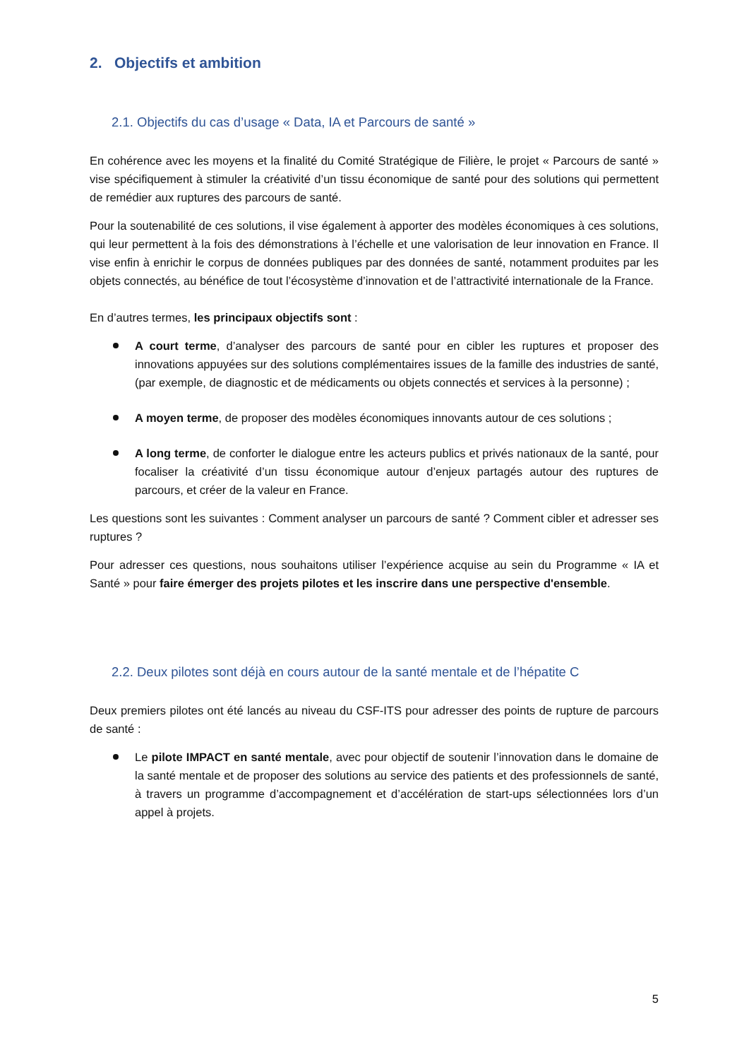2. Objectifs et ambition
2.1. Objectifs du cas d’usage « Data, IA et Parcours de santé »
En cohérence avec les moyens et la finalité du Comité Stratégique de Filière, le projet « Parcours de santé » vise spécifiquement à stimuler la créativité d’un tissu économique de santé pour des solutions qui permettent de remédier aux ruptures des parcours de santé.
Pour la soutenabilité de ces solutions, il vise également à apporter des modèles économiques à ces solutions, qui leur permettent à la fois des démonstrations à l’échelle et une valorisation de leur innovation en France. Il vise enfin à enrichir le corpus de données publiques par des données de santé, notamment produites par les objets connectés, au bénéfice de tout l’écosystème d’innovation et de l’attractivité internationale de la France.
En d’autres termes, les principaux objectifs sont :
A court terme, d’analyser des parcours de santé pour en cibler les ruptures et proposer des innovations appuyées sur des solutions complémentaires issues de la famille des industries de santé, (par exemple, de diagnostic et de médicaments ou objets connectés et services à la personne) ;
A moyen terme, de proposer des modèles économiques innovants autour de ces solutions ;
A long terme, de conforter le dialogue entre les acteurs publics et privés nationaux de la santé, pour focaliser la créativité d’un tissu économique autour d’enjeux partagés autour des ruptures de parcours, et créer de la valeur en France.
Les questions sont les suivantes : Comment analyser un parcours de santé ? Comment cibler et adresser ses ruptures ?
Pour adresser ces questions, nous souhaitons utiliser l’expérience acquise au sein du Programme « IA et Santé » pour faire émerger des projets pilotes et les inscrire dans une perspective d'ensemble.
2.2. Deux pilotes sont déjà en cours autour de la santé mentale et de l’hépatite C
Deux premiers pilotes ont été lancés au niveau du CSF-ITS pour adresser des points de rupture de parcours de santé :
Le pilote IMPACT en santé mentale, avec pour objectif de soutenir l’innovation dans le domaine de la santé mentale et de proposer des solutions au service des patients et des professionnels de santé, à travers un programme d’accompagnement et d’accélération de start-ups sélectionnées lors d’un appel à projets.
5